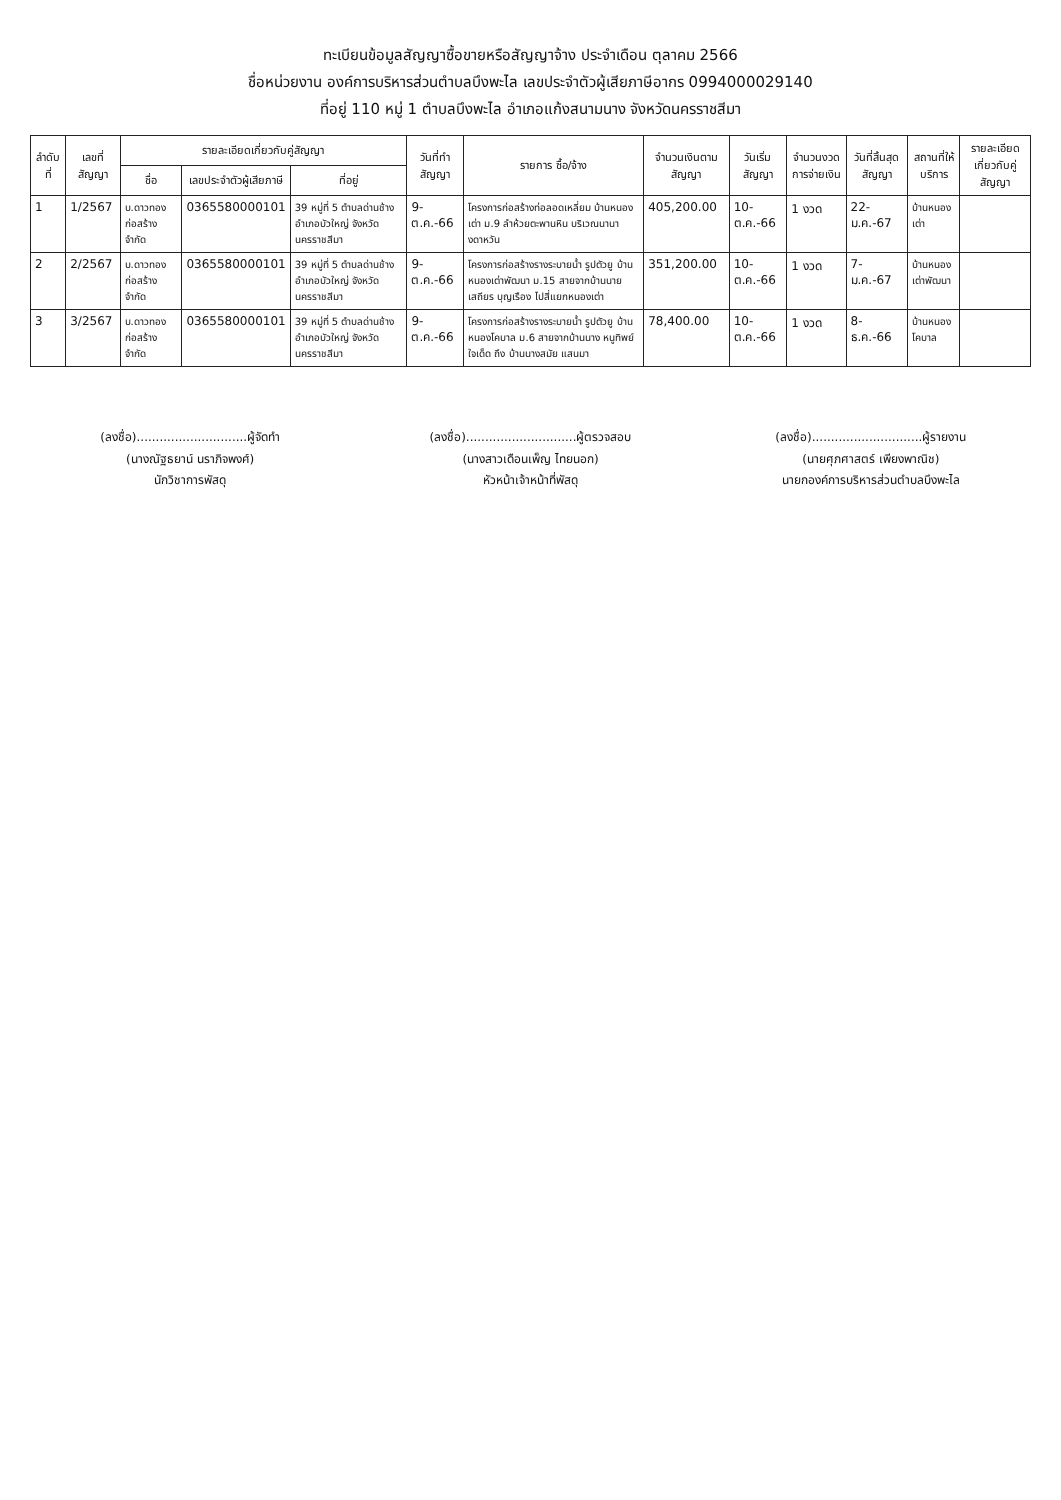ทะเบียนข้อมูลสัญญาซื้อขายหรือสัญญาจ้าง ประจำเดือน ตุลาคม 2566
ชื่อหน่วยงาน องค์การบริหารส่วนตำบลบึงพะไล เลขประจำตัวผู้เสียภาษีอากร 0994000029140
ที่อยู่ 110 หมู่ 1 ตำบลบึงพะไล อำเภอแก้งสนามนาง จังหวัดนครราชสีมา
| ลำดับที่ | เลขที่สัญญา | รายละเอียดเกี่ยวกับคู่สัญญา | | | วันที่ทำสัญญา | รายการ ซื้อ/จ้าง | จำนวนเงินตามสัญญา | วันเริ่มสัญญา | จำนวนงวดการจ่ายเงิน | วันที่สิ้นสุดสัญญา | สถานที่ให้บริการ | รายละเอียดเกี่ยวกับคู่สัญญา |
| --- | --- | --- | --- | --- | --- | --- | --- | --- | --- | --- | --- | --- |
| | | ชื่อ | เลขประจำตัวผู้เสียภาษี | ที่อยู่ | | | | | | | | |
| 1 | 1/2567 | บ.ดาวทองก่อสร้าง จำกัด | 0365580000101 | 39 หมู่ที่ 5 ตำบลด่านช้าง อำเภอบัวใหญ่ จังหวัดนครราชสีมา | 9-ต.ค.-66 | โครงการก่อสร้างท่อลอดเหลี่ยม บ้านหนองเต่า ม.9 ลำห้วยตะพานหิน บริเวณนานางดาหวัน | 405,200.00 | 10-ต.ค.-66 | 1 งวด | 22-ม.ค.-67 | บ้านหนองเต่า | |
| 2 | 2/2567 | บ.ดาวทองก่อสร้าง จำกัด | 0365580000101 | 39 หมู่ที่ 5 ตำบลด่านช้าง อำเภอบัวใหญ่ จังหวัดนครราชสีมา | 9-ต.ค.-66 | โครงการก่อสร้างรางระบายน้ำ รูปตัวยู บ้านหนองเต่าพัฒนา ม.15 สายจากบ้านนายเสถียร บุญเรือง ไปสี่แยกหนองเต่า | 351,200.00 | 10-ต.ค.-66 | 1 งวด | 7-ม.ค.-67 | บ้านหนองเต่าพัฒนา | |
| 3 | 3/2567 | บ.ดาวทองก่อสร้าง จำกัด | 0365580000101 | 39 หมู่ที่ 5 ตำบลด่านช้าง อำเภอบัวใหญ่ จังหวัดนครราชสีมา | 9-ต.ค.-66 | โครงการก่อสร้างรางระบายน้ำ รูปตัวยู บ้านหนองโคบาล ม.6 สายจากบ้านนาง หนูทิพย์ ใจเด็ด ถึง บ้านนางสมัย แสนมา | 78,400.00 | 10-ต.ค.-66 | 1 งวด | 8-ธ.ค.-66 | บ้านหนองโคบาล | |
(ลงชื่อ).............................ผู้จัดทำ
(นางณัฐธยาน์ นราภิจพงศ์)
นักวิชาการพัสดุ
(ลงชื่อ).............................ผู้ตรวจสอบ
(นางสาวเดือนเพ็ญ ไทยนอก)
หัวหน้าเจ้าหน้าที่พัสดุ
(ลงชื่อ).............................ผู้รายงาน
(นายศุภศาสตร์ เพียงพาณิช)
นายกองค์การบริหารส่วนตำบลบึงพะไล